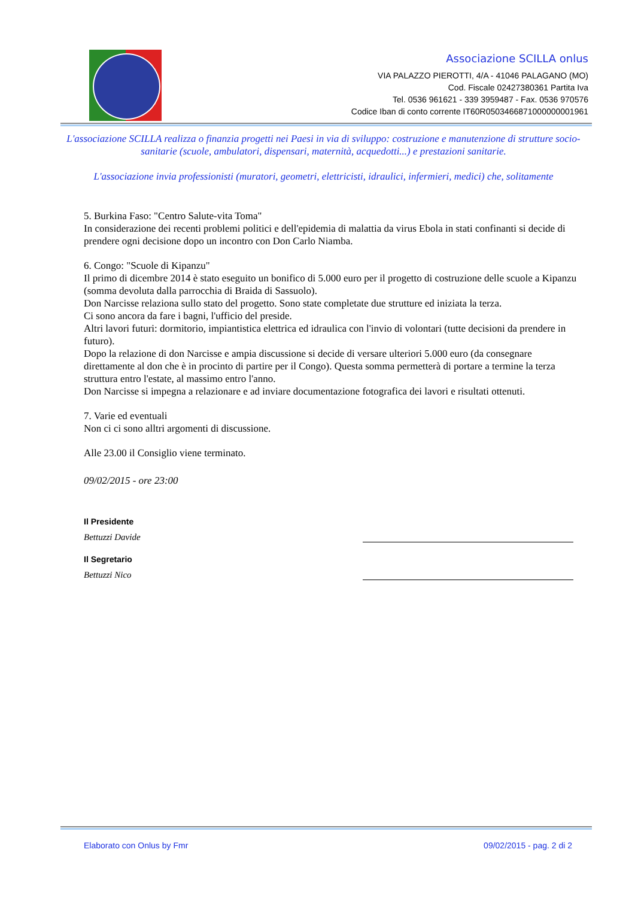Associazione SCILLA onlus
VIA PALAZZO PIEROTTI, 4/A - 41046 PALAGANO (MO)
Cod. Fiscale 02427380361 Partita Iva
Tel. 0536 961621 - 339 3959487 - Fax. 0536 970576
Codice Iban di conto corrente IT60R0503466871000000001961
L'associazione SCILLA realizza o finanzia progetti nei Paesi in via di sviluppo: costruzione e manutenzione di strutture socio-sanitarie (scuole, ambulatori, dispensari, maternità, acquedotti...) e prestazioni sanitarie.
L'associazione invia professionisti (muratori, geometri, elettricisti, idraulici, infermieri, medici) che, solitamente
5. Burkina Faso: "Centro Salute-vita Toma"
In considerazione dei recenti problemi politici e dell'epidemia di malattia da virus Ebola in stati confinanti si decide di prendere ogni decisione dopo un incontro con Don Carlo Niamba.
6. Congo: "Scuole di Kipanzu"
Il primo di dicembre 2014 è stato eseguito un bonifico di 5.000 euro per il progetto di costruzione delle scuole a Kipanzu (somma devoluta dalla parrocchia di Braida di Sassuolo).
Don Narcisse relaziona sullo stato del progetto. Sono state completate due strutture ed iniziata la terza.
Ci sono ancora da fare i bagni, l'ufficio del preside.
Altri lavori futuri: dormitorio, impiantistica elettrica ed idraulica con l'invio di volontari (tutte decisioni da prendere in futuro).
Dopo la relazione di don Narcisse e ampia discussione si decide di versare ulteriori 5.000 euro (da consegnare direttamente al don che è in procinto di partire per il Congo). Questa somma permetterà di portare a termine la terza struttura entro l'estate, al massimo entro l'anno.
Don Narcisse si impegna a relazionare e ad inviare documentazione fotografica dei lavori e risultati ottenuti.
7. Varie ed eventuali
Non ci ci sono alltri argomenti di discussione.
Alle 23.00 il Consiglio viene terminato.
09/02/2015 - ore 23:00
Il Presidente
Bettuzzi Davide
Il Segretario
Bettuzzi Nico
Elaborato con Onlus by Fmr 09/02/2015 - pag. 2 di 2